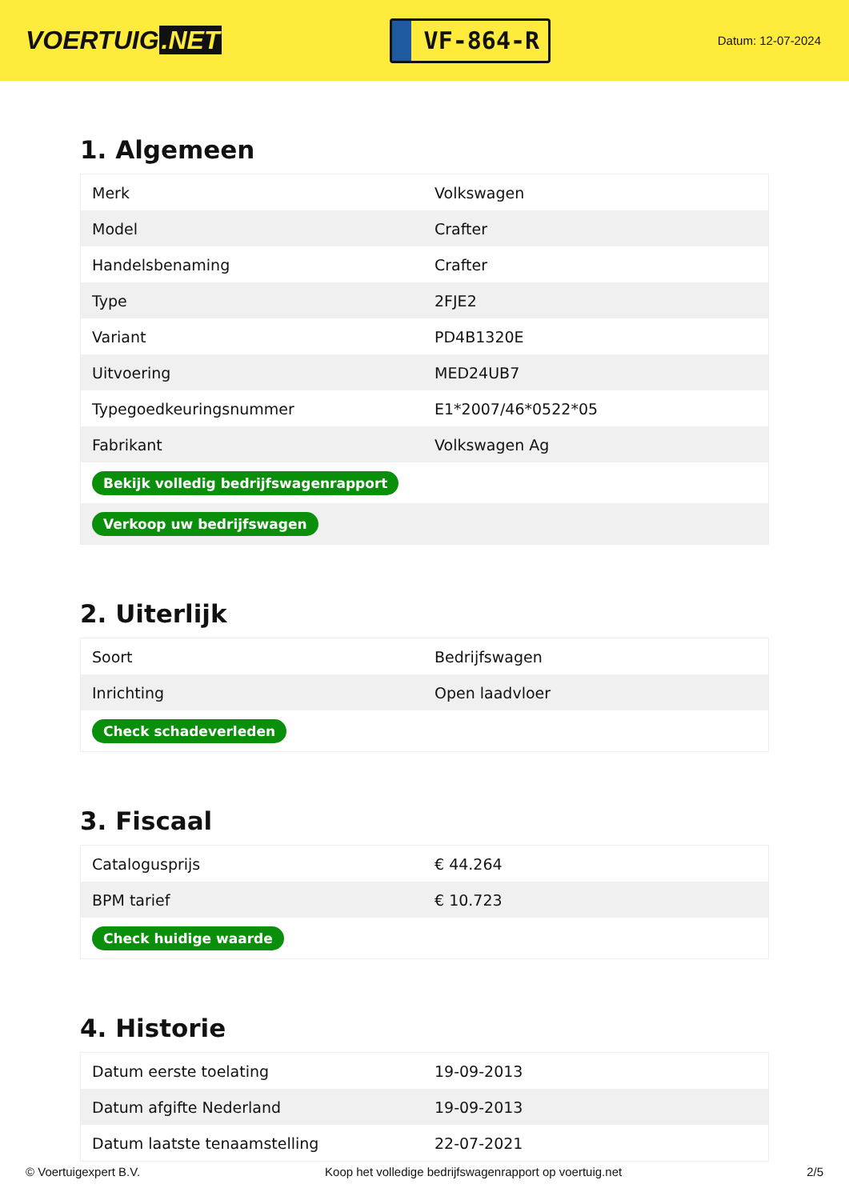VOERTUIG.NET
VF-864-R
Datum: 12-07-2024
1. Algemeen
| Merk | Volkswagen |
| Model | Crafter |
| Handelsbenaming | Crafter |
| Type | 2FJE2 |
| Variant | PD4B1320E |
| Uitvoering | MED24UB7 |
| Typegoedkeuringsnummer | E1*2007/46*0522*05 |
| Fabrikant | Volkswagen Ag |
| Bekijk volledig bedrijfswagenrapport | |
| Verkoop uw bedrijfswagen | |
2. Uiterlijk
| Soort | Bedrijfswagen |
| Inrichting | Open laadvloer |
| Check schadeverleden | |
3. Fiscaal
| Catalogusprijs | € 44.264 |
| BPM tarief | € 10.723 |
| Check huidige waarde | |
4. Historie
| Datum eerste toelating | 19-09-2013 |
| Datum afgifte Nederland | 19-09-2013 |
| Datum laatste tenaamstelling | 22-07-2021 |
© Voertuigexpert B.V. Koop het volledige bedrijfswagenrapport op voertuig.net 2/5